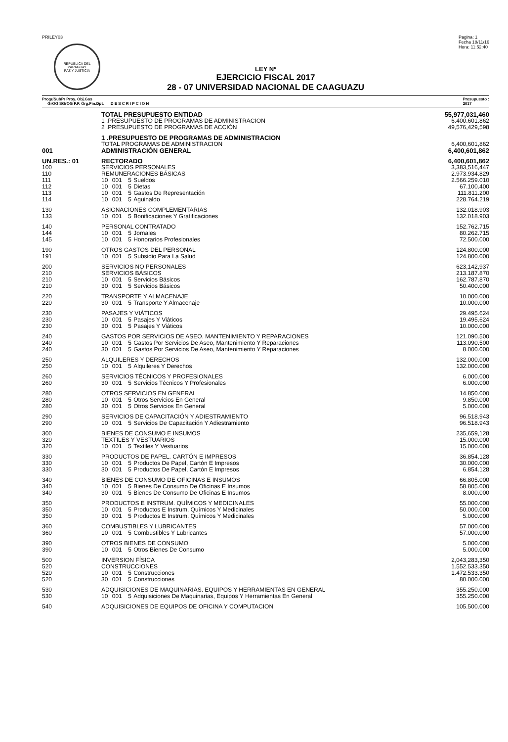PRILEY03
REPUBLICA DEL PARAGUAY
PAZ Y JUSTICIA
Pagina: 1
Fecha 18/11/16
Hora: 11:52:40
LEY Nº
EJERCICIO FISCAL 2017
28 - 07 UNIVERSIDAD NACIONAL DE CAAGUAZU
Progr/SubPr Proy. Obj.Gas
GrOG SGrOG F.F. Org.Fin.Dpt. D E S C R I P C I O N
Presupuesto :
2017
| | TOTAL PRESUPUESTO ENTIDAD | | | | 55,977,031,460 |
| | 1 .PRESUPUESTO DE PROGRAMAS DE ADMINISTRACION | | | | 6.400.601.862 |
| | 2 .PRESUPUESTO DE PROGRAMAS DE ACCIÓN | | | | 49,576,429,598 |
| | 1 .PRESUPUESTO DE PROGRAMAS DE ADMINISTRACION | | | | |
| | TOTAL PROGRAMAS DE ADMINISTRACION | | | | 6,400,601,862 |
| 001 | ADMINISTRACIÓN GENERAL | | | | 6,400,601,862 |
| UN.RES.: 01 | RECTORADO | | | | 6,400,601,862 |
| 100 | SERVICIOS PERSONALES | | | | 3,383,516,447 |
| 110 | REMUNERACIONES BÁSICAS | | | | 2.973.934.829 |
| 111 | 10 | 001 | 5 | Sueldos | 2.566.259.010 |
| 112 | 10 | 001 | 5 | Dietas | 67.100.400 |
| 113 | 10 | 001 | 5 | Gastos De Representación | 111.811.200 |
| 114 | 10 | 001 | 5 | Aguinaldo | 228.764.219 |
| 130 | ASIGNACIONES COMPLEMENTARIAS | | | | 132.018.903 |
| 133 | 10 | 001 | 5 | Bonificaciones Y Gratificaciones | 132.018.903 |
| 140 | PERSONAL CONTRATADO | | | | 152.762.715 |
| 144 | 10 | 001 | 5 | Jornales | 80.262.715 |
| 145 | 10 | 001 | 5 | Honorarios Profesionales | 72.500.000 |
| 190 | OTROS GASTOS DEL PERSONAL | | | | 124.800.000 |
| 191 | 10 | 001 | 5 | Subsidio Para La Salud | 124.800.000 |
| 200 | SERVICIOS NO PERSONALES | | | | 623,142,937 |
| 210 | SERVICIOS BÁSICOS | | | | 213.187.870 |
| 210 | 10 | 001 | 5 | Servicios Básicos | 162.787.870 |
| 210 | 30 | 001 | 5 | Servicios Básicos | 50.400.000 |
| 220 | TRANSPORTE Y ALMACENAJE | | | | 10.000.000 |
| 220 | 30 | 001 | 5 | Transporte Y Almacenaje | 10.000.000 |
| 230 | PASAJES Y VIÁTICOS | | | | 29.495.624 |
| 230 | 10 | 001 | 5 | Pasajes Y Viáticos | 19.495.624 |
| 230 | 30 | 001 | 5 | Pasajes Y Viáticos | 10.000.000 |
| 240 | GASTOS POR SERVICIOS DE ASEO. MANTENIMIENTO Y REPARACIONES | | | | 121.090.500 |
| 240 | 10 | 001 | 5 | Gastos Por Servicios De Aseo, Mantenimiento Y Reparaciones | 113.090.500 |
| 240 | 30 | 001 | 5 | Gastos Por Servicios De Aseo, Mantenimiento Y Reparaciones | 8.000.000 |
| 250 | ALQUILERES Y DERECHOS | | | | 132.000.000 |
| 250 | 10 | 001 | 5 | Alquileres Y Derechos | 132.000.000 |
| 260 | SERVICIOS TÉCNICOS Y PROFESIONALES | | | | 6.000.000 |
| 260 | 30 | 001 | 5 | Servicios Técnicos Y Profesionales | 6.000.000 |
| 280 | OTROS SERVICIOS EN GENERAL | | | | 14.850.000 |
| 280 | 10 | 001 | 5 | Otros Servicios En General | 9.850.000 |
| 280 | 30 | 001 | 5 | Otros Servicios En General | 5.000.000 |
| 290 | SERVICIOS DE CAPACITACIÓN Y ADIESTRAMIENTO | | | | 96.518.943 |
| 290 | 10 | 001 | 5 | Servicios De Capacitación Y Adiestramiento | 96.518.943 |
| 300 | BIENES DE CONSUMO E INSUMOS | | | | 235,659,128 |
| 320 | TEXTILES Y VESTUARIOS | | | | 15.000.000 |
| 320 | 10 | 001 | 5 | Textiles Y Vestuarios | 15.000.000 |
| 330 | PRODUCTOS DE PAPEL. CARTÓN E IMPRESOS | | | | 36.854.128 |
| 330 | 10 | 001 | 5 | Productos De Papel, Cartón E Impresos | 30.000.000 |
| 330 | 30 | 001 | 5 | Productos De Papel, Cartón E Impresos | 6.854.128 |
| 340 | BIENES DE CONSUMO DE OFICINAS E INSUMOS | | | | 66.805.000 |
| 340 | 10 | 001 | 5 | Bienes De Consumo De Oficinas E Insumos | 58.805.000 |
| 340 | 30 | 001 | 5 | Bienes De Consumo De Oficinas E Insumos | 8.000.000 |
| 350 | PRODUCTOS E INSTRUM. QUÍMICOS Y MEDICINALES | | | | 55.000.000 |
| 350 | 10 | 001 | 5 | Productos E Instrum. Químicos Y Medicinales | 50.000.000 |
| 350 | 30 | 001 | 5 | Productos E Instrum. Químicos Y Medicinales | 5.000.000 |
| 360 | COMBUSTIBLES Y LUBRICANTES | | | | 57.000.000 |
| 360 | 10 | 001 | 5 | Combustibles Y Lubricantes | 57.000.000 |
| 390 | OTROS BIENES DE CONSUMO | | | | 5.000.000 |
| 390 | 10 | 001 | 5 | Otros Bienes De Consumo | 5.000.000 |
| 500 | INVERSION FÍSICA | | | | 2,043,283,350 |
| 520 | CONSTRUCCIONES | | | | 1.552.533.350 |
| 520 | 10 | 001 | 5 | Construcciones | 1.472.533.350 |
| 520 | 30 | 001 | 5 | Construcciones | 80.000.000 |
| 530 | ADQUISICIONES DE MAQUINARIAS. EQUIPOS Y HERRAMIENTAS EN GENERAL | | | | 355.250.000 |
| 530 | 10 | 001 | 5 | Adquisiciones De Maquinarias, Equipos Y Herramientas En General | 355.250.000 |
| 540 | ADQUISICIONES DE EQUIPOS DE OFICINA Y COMPUTACION | | | | 105.500.000 |